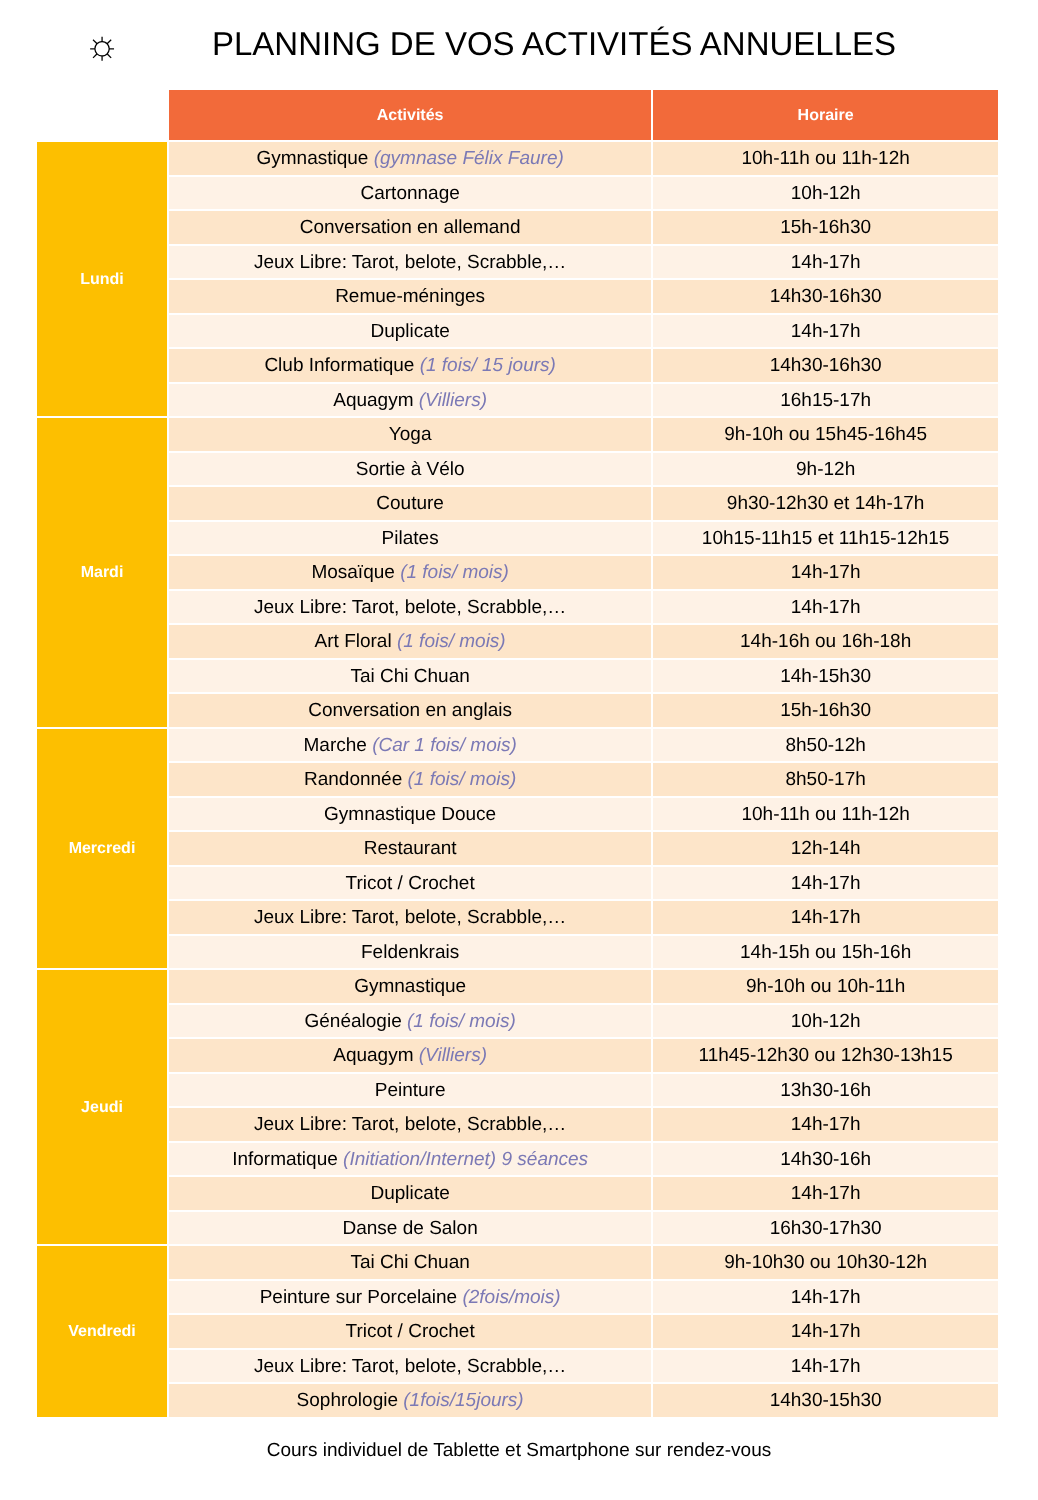☼
PLANNING DE VOS ACTIVITÉS ANNUELLES
| | Activités | Horaire |
| Lundi | Gymnastique (gymnase Félix Faure) | 10h-11h ou 11h-12h |
| | Cartonnage | 10h-12h |
| | Conversation en allemand | 15h-16h30 |
| | Jeux Libre: Tarot, belote, Scrabble,… | 14h-17h |
| | Remue-méninges | 14h30-16h30 |
| | Duplicate | 14h-17h |
| | Club Informatique (1 fois/ 15 jours) | 14h30-16h30 |
| | Aquagym (Villiers) | 16h15-17h |
| Mardi | Yoga | 9h-10h ou 15h45-16h45 |
| | Sortie à Vélo | 9h-12h |
| | Couture | 9h30-12h30 et 14h-17h |
| | Pilates | 10h15-11h15 et 11h15-12h15 |
| | Mosaïque (1 fois/ mois) | 14h-17h |
| | Jeux Libre: Tarot, belote, Scrabble,… | 14h-17h |
| | Art Floral (1 fois/ mois) | 14h-16h ou 16h-18h |
| | Tai Chi Chuan | 14h-15h30 |
| | Conversation en anglais | 15h-16h30 |
| Mercredi | Marche (Car 1 fois/ mois) | 8h50-12h |
| | Randonnée (1 fois/ mois) | 8h50-17h |
| | Gymnastique Douce | 10h-11h ou 11h-12h |
| | Restaurant | 12h-14h |
| | Tricot / Crochet | 14h-17h |
| | Jeux Libre: Tarot, belote, Scrabble,… | 14h-17h |
| | Feldenkrais | 14h-15h ou 15h-16h |
| Jeudi | Gymnastique | 9h-10h ou 10h-11h |
| | Généalogie (1 fois/ mois) | 10h-12h |
| | Aquagym (Villiers) | 11h45-12h30 ou 12h30-13h15 |
| | Peinture | 13h30-16h |
| | Jeux Libre: Tarot, belote, Scrabble,… | 14h-17h |
| | Informatique (Initiation/Internet) 9 séances | 14h30-16h |
| | Duplicate | 14h-17h |
| | Danse de Salon | 16h30-17h30 |
| Vendredi | Tai Chi Chuan | 9h-10h30 ou 10h30-12h |
| | Peinture sur Porcelaine (2fois/mois) | 14h-17h |
| | Tricot / Crochet | 14h-17h |
| | Jeux Libre: Tarot, belote, Scrabble,… | 14h-17h |
| | Sophrologie (1fois/15jours) | 14h30-15h30 |
Cours individuel de Tablette et Smartphone sur rendez-vous